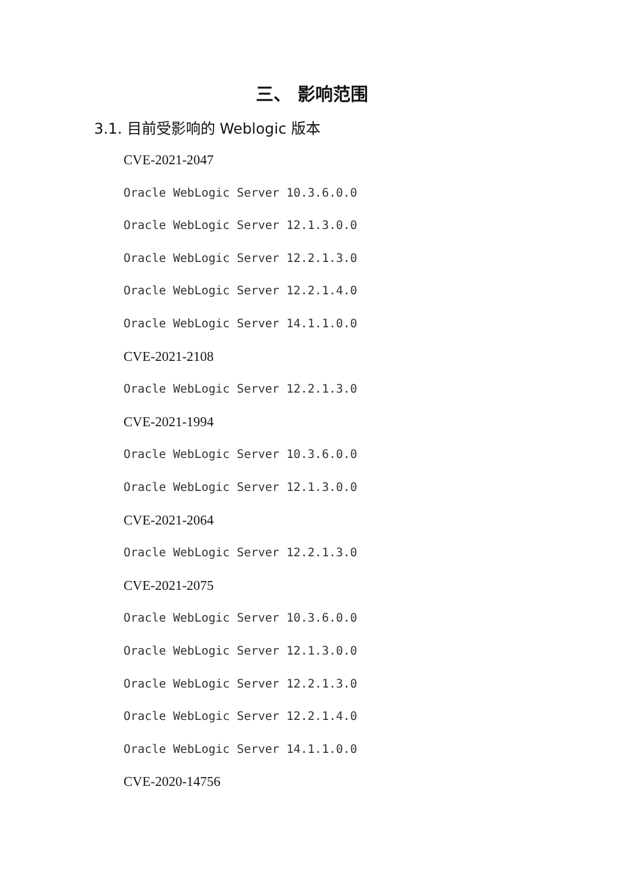三、 影响范围
3.1. 目前受影响的 Weblogic 版本
CVE-2021-2047
Oracle WebLogic Server 10.3.6.0.0
Oracle WebLogic Server 12.1.3.0.0
Oracle WebLogic Server 12.2.1.3.0
Oracle WebLogic Server 12.2.1.4.0
Oracle WebLogic Server 14.1.1.0.0
CVE-2021-2108
Oracle WebLogic Server 12.2.1.3.0
CVE-2021-1994
Oracle WebLogic Server 10.3.6.0.0
Oracle WebLogic Server 12.1.3.0.0
CVE-2021-2064
Oracle WebLogic Server 12.2.1.3.0
CVE-2021-2075
Oracle WebLogic Server 10.3.6.0.0
Oracle WebLogic Server 12.1.3.0.0
Oracle WebLogic Server 12.2.1.3.0
Oracle WebLogic Server 12.2.1.4.0
Oracle WebLogic Server 14.1.1.0.0
CVE-2020-14756